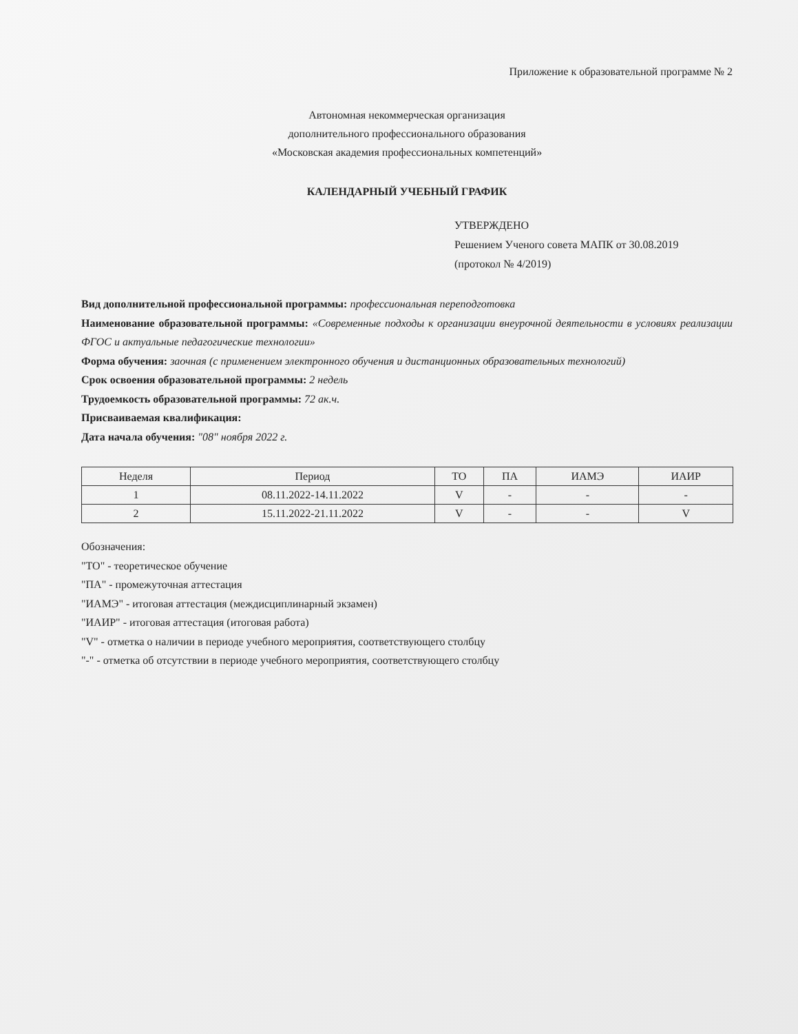Приложение к образовательной программе № 2
Автономная некоммерческая организация
дополнительного профессионального образования
«Московская академия профессиональных компетенций»
КАЛЕНДАРНЫЙ УЧЕБНЫЙ ГРАФИК
УТВЕРЖДЕНО
Решением Ученого совета МАПК от 30.08.2019
(протокол № 4/2019)
Вид дополнительной профессиональной программы: профессиональная переподготовка
Наименование образовательной программы: «Современные подходы к организации внеурочной деятельности в условиях реализации ФГОС и актуальные педагогические технологии»
Форма обучения: заочная (с применением электронного обучения и дистанционных образовательных технологий)
Срок освоения образовательной программы: 2 недель
Трудоемкость образовательной программы: 72 ак.ч.
Присваиваемая квалификация:
Дата начала обучения: "08" ноября 2022 г.
| Неделя | Период | ТО | ПА | ИАМЭ | ИАИР |
| 1 | 08.11.2022-14.11.2022 | V | - | - | - |
| 2 | 15.11.2022-21.11.2022 | V | - | - | V |
Обозначения:
"ТО" - теоретическое обучение
"ПА" - промежуточная аттестация
"ИАМЭ" - итоговая аттестация (междисциплинарный экзамен)
"ИАИР" - итоговая аттестация (итоговая работа)
"V" - отметка о наличии в периоде учебного мероприятия, соответствующего столбцу
"-" - отметка об отсутствии в периоде учебного мероприятия, соответствующего столбцу